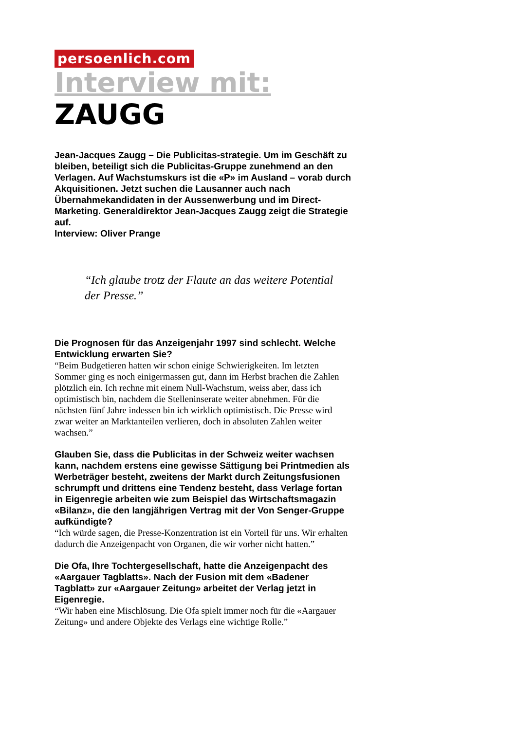persoenlich.com
Interview mit:
ZAUGG
Jean-Jacques Zaugg – Die Publicitas-strategie. Um im Geschäft zu bleiben, beteiligt sich die Publicitas-Gruppe zunehmend an den Verlagen. Auf Wachstumskurs ist die «P» im Ausland – vorab durch Akquisitionen. Jetzt suchen die Lausanner auch nach Übernahmekandidaten in der Aussenwerbung und im Direct-Marketing. Generaldirektor Jean-Jacques Zaugg zeigt die Strategie auf.
Interview: Oliver Prange
“Ich glaube trotz der Flaute an das weitere Potential der Presse.”
Die Prognosen für das Anzeigenjahr 1997 sind schlecht. Welche Entwicklung erwarten Sie?
“Beim Budgetieren hatten wir schon einige Schwierigkeiten. Im letzten Sommer ging es noch einigermassen gut, dann im Herbst brachen die Zahlen plötzlich ein. Ich rechne mit einem Null-Wachstum, weiss aber, dass ich optimistisch bin, nachdem die Stelleninserate weiter abnehmen. Für die nächsten fünf Jahre indessen bin ich wirklich optimistisch. Die Presse wird zwar weiter an Marktanteilen verlieren, doch in absoluten Zahlen weiter wachsen.”
Glauben Sie, dass die Publicitas in der Schweiz weiter wachsen kann, nachdem erstens eine gewisse Sättigung bei Printmedien als Werbeträger besteht, zweitens der Markt durch Zeitungsfusionen schrumpft und drittens eine Tendenz besteht, dass Verlage fortan in Eigenregie arbeiten wie zum Beispiel das Wirtschaftsmagazin «Bilanz», die den langjährigen Vertrag mit der Von Senger-Gruppe aufkündigte?
“Ich würde sagen, die Presse-Konzentration ist ein Vorteil für uns. Wir erhalten dadurch die Anzeigenpacht von Organen, die wir vorher nicht hatten.”
Die Ofa, Ihre Tochtergesellschaft, hatte die Anzeigenpacht des «Aargauer Tagblatts». Nach der Fusion mit dem «Badener Tagblatt» zur «Aargauer Zeitung» arbeitet der Verlag jetzt in Eigenregie.
“Wir haben eine Mischlösung. Die Ofa spielt immer noch für die «Aargauer Zeitung» und andere Objekte des Verlags eine wichtige Rolle.”